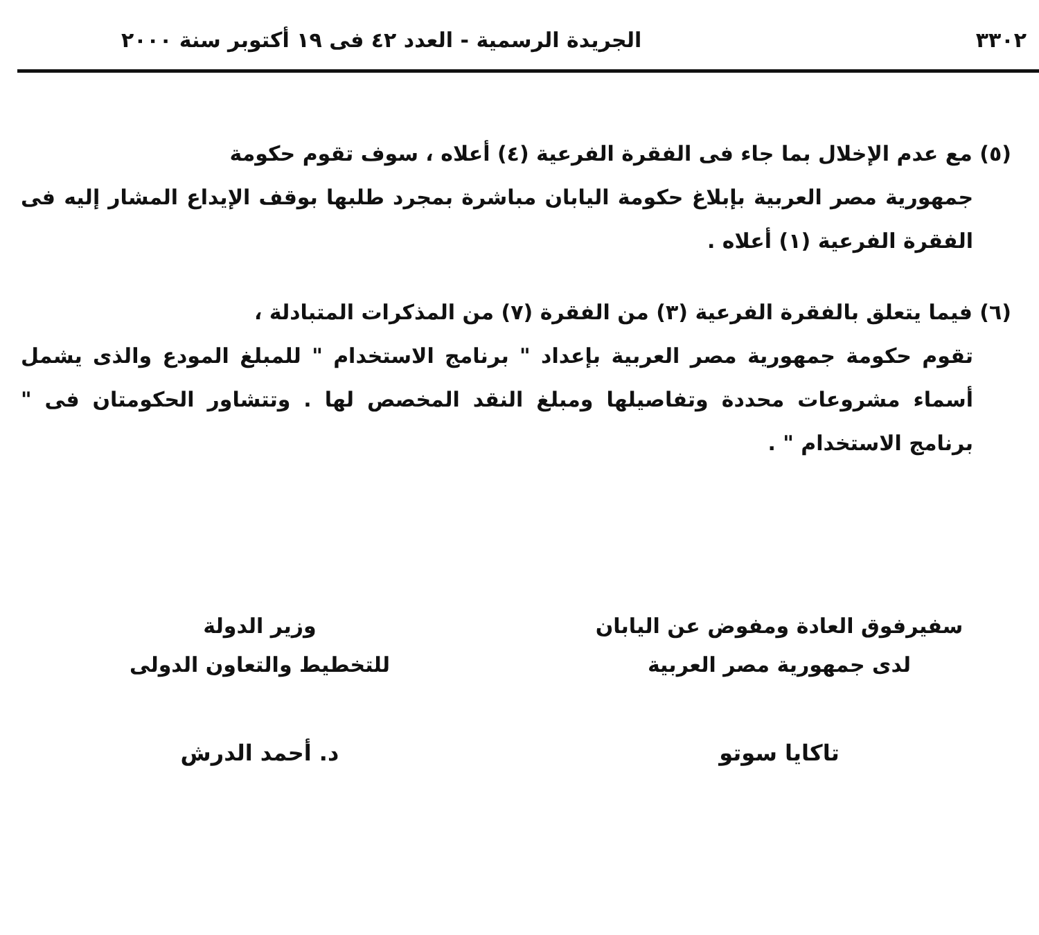٣٣٠٢ الجريدة الرسمية - العدد ٤٢ فى ١٩ أكتوبر سنة ٢٠٠٠
(٥) مع عدم الإخلال بما جاء فى الفقرة الفرعية (٤) أعلاه ، سوف تقوم حكومة
جمهورية مصر العربية بإبلاغ حكومة اليابان مباشرة بمجرد طلبها بوقف الإيداع المشار إليه فى الفقرة الفرعية (١) أعلاه .
(٦) فيما يتعلق بالفقرة الفرعية (٣) من الفقرة (٧) من المذكرات المتبادلة ،
تقوم حكومة جمهورية مصر العربية بإعداد " برنامج الاستخدام " للمبلغ المودع والذى يشمل أسماء مشروعات محددة وتفاصيلها ومبلغ النقد المخصص لها . وتتشاور الحكومتان فى " برنامج الاستخدام " .
سفيرفوق العادة ومفوض عن اليابان
لدى جمهورية مصر العربية
وزير الدولة
للتخطيط والتعاون الدولى
تاكايا سوتو د. أحمد الدرش